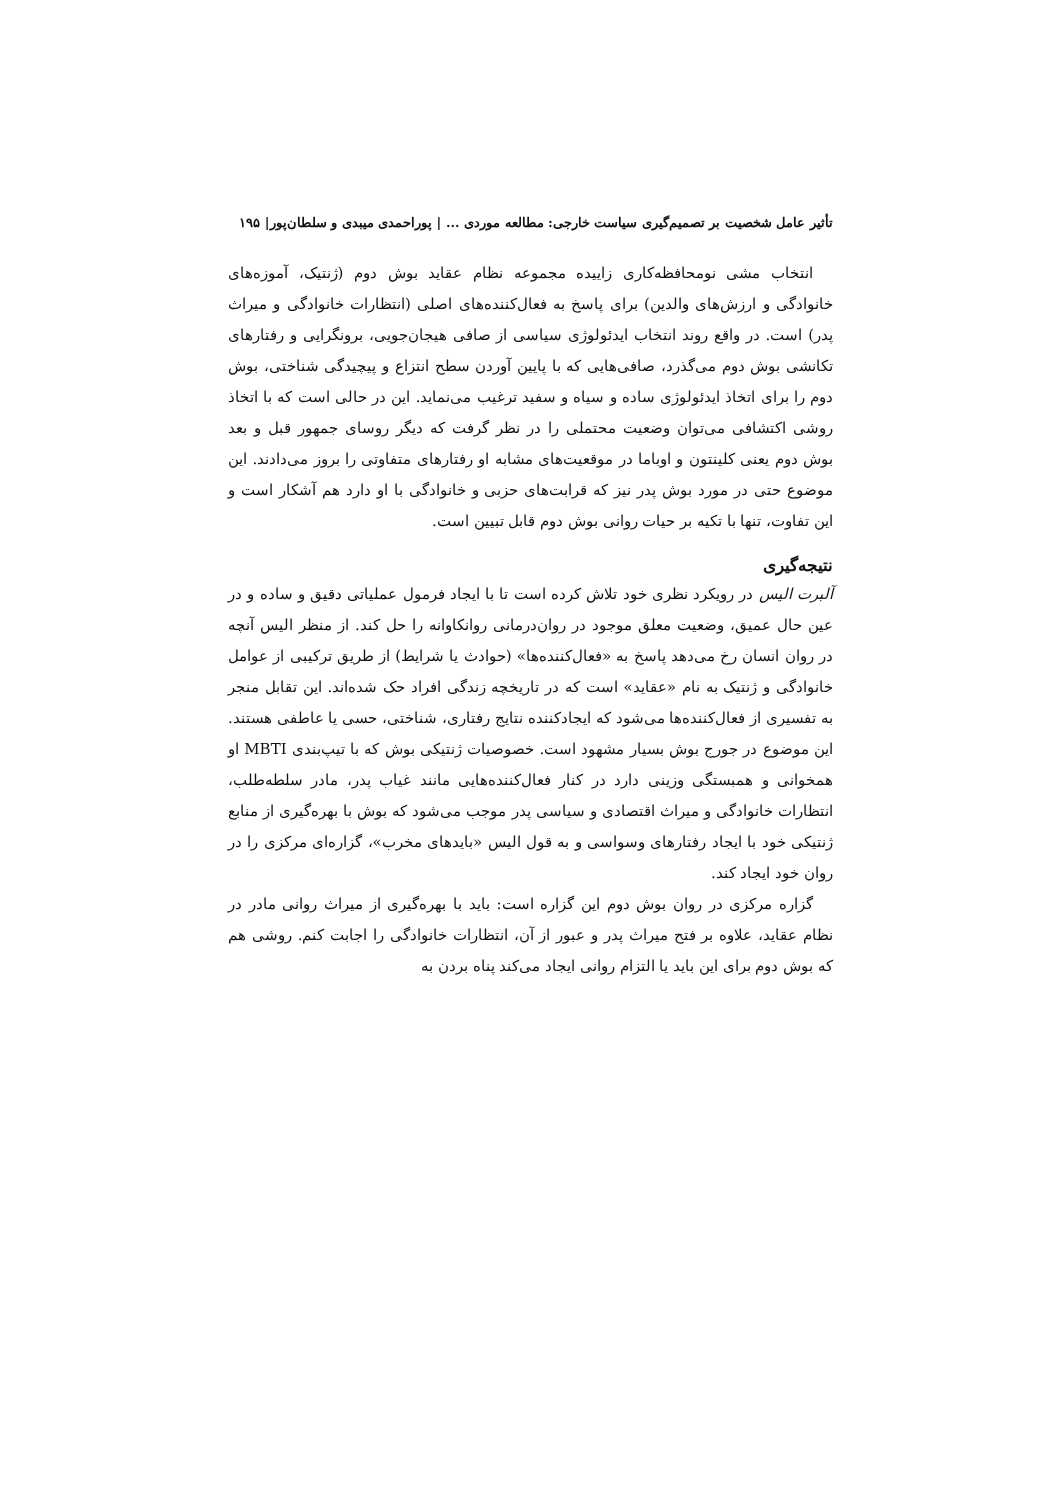تأثیر عامل شخصیت بر تصمیم‌گیری سیاست خارجی: مطالعه موردی ... | پوراحمدی میبدی و سلطان‌پور| ۱۹۵
انتخاب مشی نومحافظه‌کاری زاییده مجموعه نظام عقاید بوش دوم (ژنتیک، آموزه‌های خانوادگی و ارزش‌های والدین) برای پاسخ به فعال‌کننده‌های اصلی (انتظارات خانوادگی و میراث پدر) است. در واقع روند انتخاب ایدئولوژی سیاسی از صافی هیجان‌جویی، برونگرایی و رفتارهای تکانشی بوش دوم می‌گذرد، صافی‌هایی که با پایین آوردن سطح انتزاع و پیچیدگی شناختی، بوش دوم را برای اتخاذ ایدئولوژی ساده و سیاه و سفید ترغیب می‌نماید. این در حالی است که با اتخاذ روشی اکتشافی می‌توان وضعیت محتملی را در نظر گرفت که دیگر روسای جمهور قبل و بعد بوش دوم یعنی کلینتون و اوباما در موقعیت‌های مشابه او رفتارهای متفاوتی را بروز می‌دادند. این موضوع حتی در مورد بوش پدر نیز که قرابت‌های حزبی و خانوادگی با او دارد هم آشکار است و این تفاوت، تنها با تکیه بر حیات روانی بوش دوم قابل تبیین است.
نتیجه‌گیری
آلبرت الیس در رویکرد نظری خود تلاش کرده است تا با ایجاد فرمول عملیاتی دقیق و ساده و در عین حال عمیق، وضعیت معلق موجود در روان‌درمانی روانکاوانه را حل کند. از منظر الیس آنچه در روان انسان رخ می‌دهد پاسخ به «فعال‌کننده‌ها» (حوادث یا شرایط) از طریق ترکیبی از عوامل خانوادگی و ژنتیک به نام «عقاید» است که در تاریخچه زندگی افراد حک شده‌اند. این تقابل منجر به تفسیری از فعال‌کننده‌ها می‌شود که ایجادکننده نتایج رفتاری، شناختی، حسی یا عاطفی هستند. این موضوع در جورج بوش بسیار مشهود است. خصوصیات ژنتیکی بوش که با تیپ‌بندی MBTI او همخوانی و همبستگی وزینی دارد در کنار فعال‌کننده‌هایی مانند غیاب پدر، مادر سلطه‌طلب، انتظارات خانوادگی و میراث اقتصادی و سیاسی پدر موجب می‌شود که بوش با بهره‌گیری از منابع ژنتیکی خود با ایجاد رفتارهای وسواسی و به قول الیس «بایدهای مخرب»، گزاره‌ای مرکزی را در روان خود ایجاد کند.
گزاره مرکزی در روان بوش دوم این گزاره است: باید با بهره‌گیری از میراث روانی مادر در نظام عقاید، علاوه بر فتح میراث پدر و عبور از آن، انتظارات خانوادگی را اجابت کنم. روشی هم که بوش دوم برای این باید یا التزام روانی ایجاد می‌کند پناه بردن به